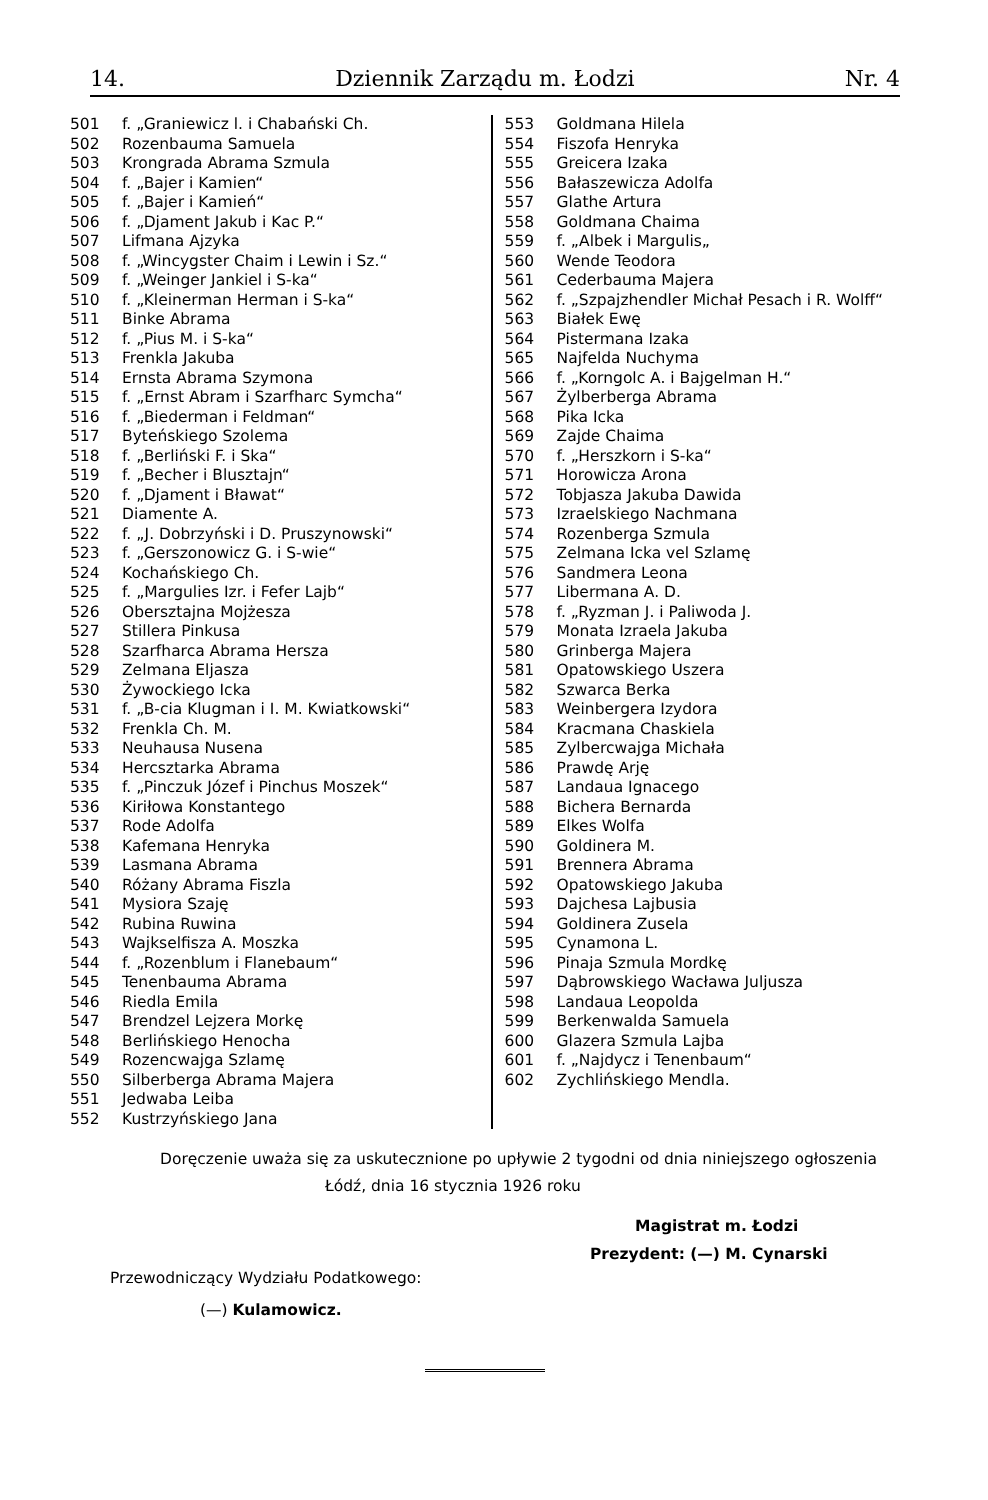14. Dziennik Zarządu m. Łodzi Nr. 4
501 f. „Graniewicz l. i Chabański Ch.
502 Rozenbauma Samuela
503 Krongrada Abrama Szmula
504 f. „Bajer i Kamien“
505 f. „Bajer i Kamień“
506 f. „Djament Jakub i Kac P.“
507 Lifmana Ajzyka
508 f. „Wincygster Chaim i Lewin i Sz.“
509 f. „Weinger Jankiel i S-ka“
510 f. „Kleinerman Herman i S-ka“
511 Binke Abrama
512 f. „Pius M. i S-ka“
513 Frenkla Jakuba
514 Ernsta Abrama Szymona
515 f. „Ernst Abram i Szarfharc Symcha“
516 f. „Biederman i Feldman“
517 Byteńskiego Szolema
518 f. „Berliński F. i Ska“
519 f. „Becher i Blusztajn“
520 f. „Djament i Bławat“
521 Diamente A.
522 f. „J. Dobrzyński i D. Pruszynowski“
523 f. „Gerszonowicz G. i S-wie“
524 Kochańskiego Ch.
525 f. „Margulies Izr. i Fefer Lajb“
526 Obersztajna Mojżesza
527 Stillera Pinkusa
528 Szarfharca Abrama Hersza
529 Zelmana Eljasza
530 Żywockiego Icka
531 f. „B-cia Klugman i I. M. Kwiatkowski“
532 Frenkla Ch. M.
533 Neuhausa Nusena
534 Hercsztarka Abrama
535 f. „Pinczuk Józef i Pinchus Moszek“
536 Kiriłowa Konstantego
537 Rode Adolfa
538 Kafemana Henryka
539 Lasmana Abrama
540 Różany Abrama Fiszla
541 Mysiora Szaję
542 Rubina Ruwina
543 Wajkselfisza A. Moszka
544 f. „Rozenblum i Flanebaum“
545 Tenenbauma Abrama
546 Riedla Emila
547 Brendzel Lejzera Morkę
548 Berlińskiego Henocha
549 Rozencwajga Szlamę
550 Silberberga Abrama Majera
551 Jedwaba Leiba
552 Kustrzyńskiego Jana
553 Goldmana Hilela
554 Fiszofa Henryka
555 Greicera Izaka
556 Bałaszewicza Adolfa
557 Glathe Artura
558 Goldmana Chaima
559 f. „Albek i Margulis„
560 Wende Teodora
561 Cederbauma Majera
562 f. „Szpajzhendler Michał Pesach i R. Wolff“
563 Białek Ewę
564 Pistermana Izaka
565 Najfelda Nuchyma
566 f. „Korngolc A. i Bajgelman H.“
567 Żylberberga Abrama
568 Pika Icka
569 Zajde Chaima
570 f. „Herszkorn i S-ka“
571 Horowicza Arona
572 Tobjasza Jakuba Dawida
573 Izraelskiego Nachmana
574 Rozenberga Szmula
575 Zelmana Icka vel Szlamę
576 Sandmera Leona
577 Libermana A. D.
578 f. „Ryzman J. i Paliwoda J.
579 Monata Izraela Jakuba
580 Grinberga Majera
581 Opatowskiego Uszera
582 Szwarca Berka
583 Weinbergera Izydora
584 Kracmana Chaskiela
585 Zylbercwajga Michała
586 Prawdę Arję
587 Landaua Ignacego
588 Bichera Bernarda
589 Elkes Wolfa
590 Goldinera M.
591 Brennera Abrama
592 Opatowskiego Jakuba
593 Dajchesa Lajbusia
594 Goldinera Zusela
595 Cynamona L.
596 Pinaja Szmula Mordkę
597 Dąbrowskiego Wacława Juljusza
598 Landaua Leopolda
599 Berkenwalda Samuela
600 Glazera Szmula Lajba
601 f. „Najdycz i Tenenbaum“
602 Zychlińskiego Mendla.
Doręczenie uważa się za uskutecznione po upływie 2 tygodni od dnia niniejszego ogłoszenia
Łódź, dnia 16 stycznia 1926 roku
Magistrat m. Łodzi
Prezydent: (—) M. Cynarski
Przewodniczący Wydziału Podatkowego:
(—) Kulamowicz.